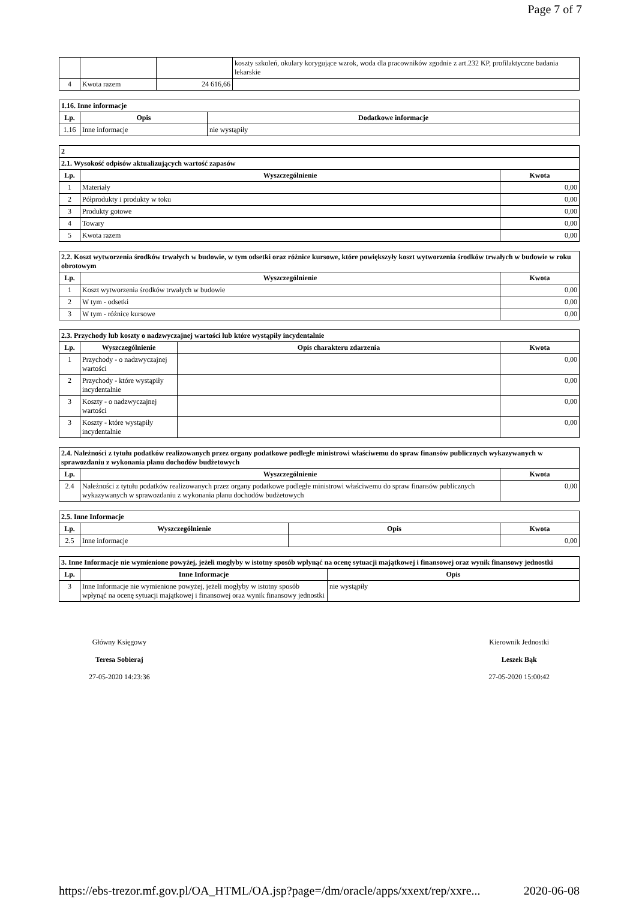Page 7 of 7
| | | | koszty szkoleń, okulary korygujące wzrok, woda dla pracowników zgodnie z art.232 KP, profilaktyczne badania lekarskie |
| 4 | Kwota razem | 24 616,66 | |
| 1.16. Inne informacje | | |
| Lp. | Opis | Dodatkowe informacje |
| 1.16 | Inne informacje | nie wystąpiły |
| 2 | | |
| 2.1. Wysokość odpisów aktualizujących wartość zapasów | | |
| Lp. | Wyszczególnienie | Kwota |
| 1 | Materiały | 0,00 |
| 2 | Półprodukty i produkty w toku | 0,00 |
| 3 | Produkty gotowe | 0,00 |
| 4 | Towary | 0,00 |
| 5 | Kwota razem | 0,00 |
| 2.2. Koszt wytworzenia środków trwałych w budowie, w tym odsetki oraz różnice kursowe, które powiększyły koszt wytworzenia środków trwałych w budowie w roku obrotowym | | |
| Lp. | Wyszczególnienie | Kwota |
| 1 | Koszt wytworzenia środków trwałych w budowie | 0,00 |
| 2 | W tym - odsetki | 0,00 |
| 3 | W tym - różnice kursowe | 0,00 |
| 2.3. Przychody lub koszty o nadzwyczajnej wartości lub które wystąpiły incydentalnie | | | |
| Lp. | Wyszczególnienie | Opis charakteru zdarzenia | Kwota |
| 1 | Przychody - o nadzwyczajnej wartości | | 0,00 |
| 2 | Przychody - które wystąpiły incydentalnie | | 0,00 |
| 3 | Koszty - o nadzwyczajnej wartości | | 0,00 |
| 3 | Koszty - które wystąpiły incydentalnie | | 0,00 |
| 2.4. Należności z tytułu podatków realizowanych przez organy podatkowe podległe ministrowi właściwemu do spraw finansów publicznych wykazywanych w sprawozdaniu z wykonania planu dochodów budżetowych | | |
| Lp. | Wyszczególnienie | Kwota |
| 2.4 | Należności z tytułu podatków realizowanych przez organy podatkowe podległe ministrowi właściwemu do spraw finansów publicznych wykazywanych w sprawozdaniu z wykonania planu dochodów budżetowych | 0,00 |
| 2.5. Inne Informacje | | | |
| Lp. | Wyszczególnienie | Opis | Kwota |
| 2.5 | Inne informacje | | 0,00 |
| 3. Inne Informacje nie wymienione powyżej, jeżeli mogłyby w istotny sposób wpłynąć na ocenę sytuacji majątkowej i finansowej oraz wynik finansowy jednostki | | |
| Lp. | Inne Informacje | Opis |
| 3 | Inne Informacje nie wymienione powyżej, jeżeli mogłyby w istotny sposób wpłynąć na ocenę sytuacji majątkowej i finansowej oraz wynik finansowy jednostki | nie wystąpiły |
Główny Księgowy
Teresa Sobieraj
27-05-2020 14:23:36
Kierownik Jednostki
Leszek Bąk
27-05-2020 15:00:42
https://ebs-trezor.mf.gov.pl/OA_HTML/OA.jsp?page=/dm/oracle/apps/xxext/rep/xxre... 2020-06-08